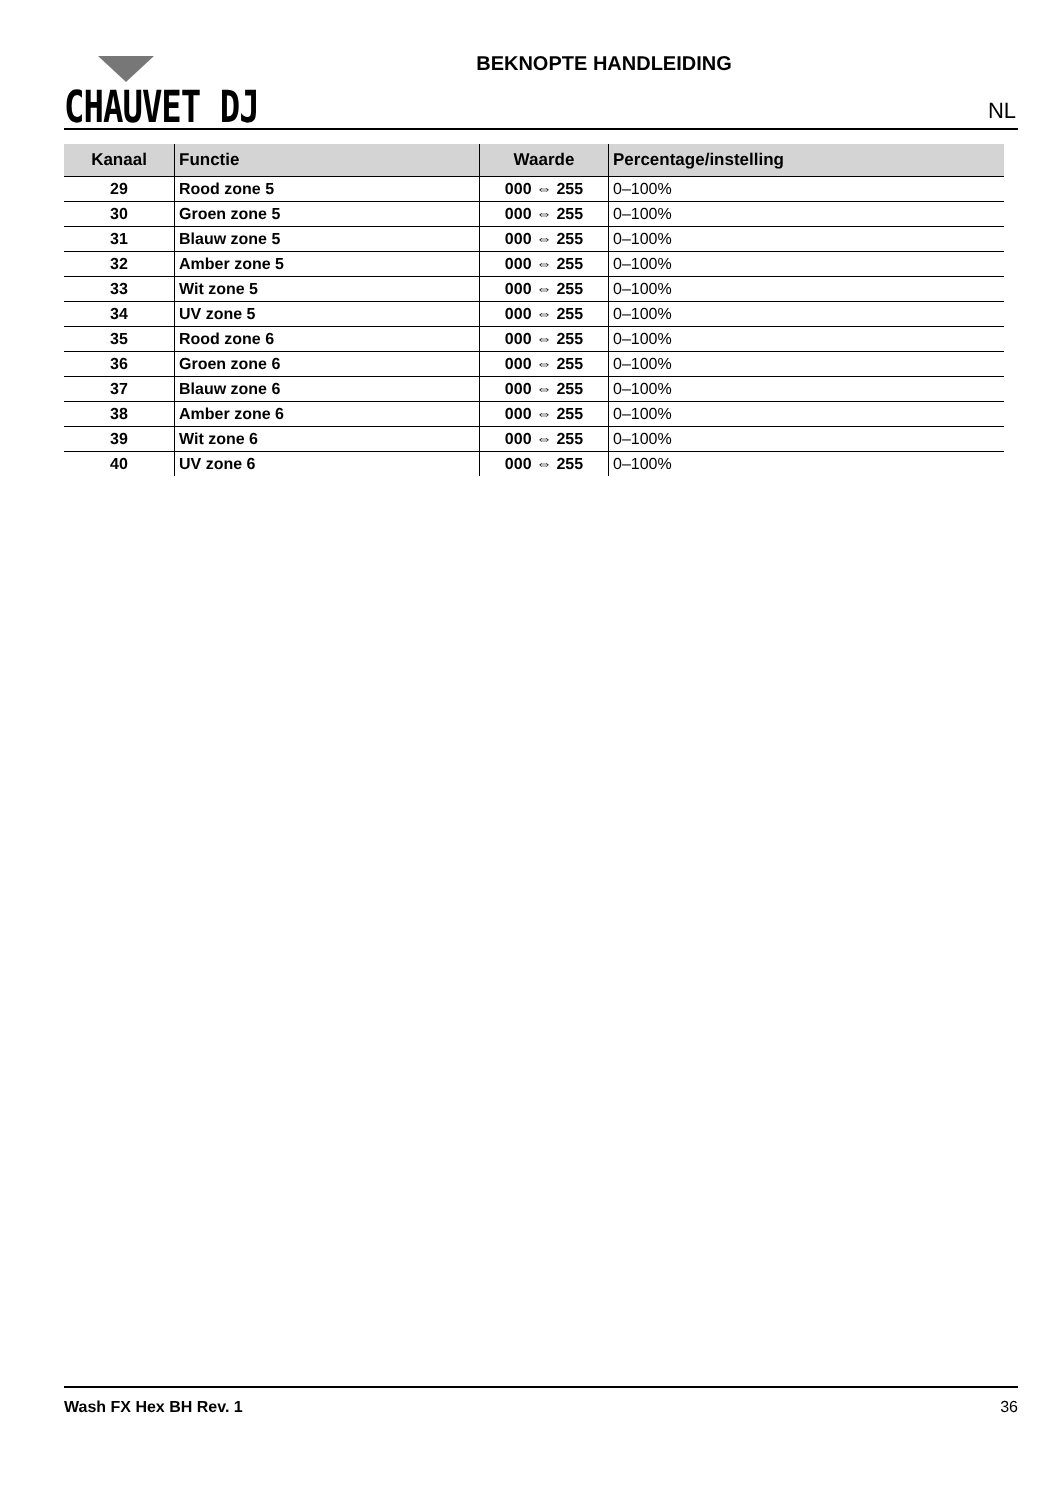CHAUVET DJ
BEKNOPTE HANDLEIDING
NL
| Kanaal | Functie | Waarde | Percentage/instelling |
| --- | --- | --- | --- |
| 29 | Rood zone 5 | 000 ⇔ 255 | 0–100% |
| 30 | Groen zone 5 | 000 ⇔ 255 | 0–100% |
| 31 | Blauw zone 5 | 000 ⇔ 255 | 0–100% |
| 32 | Amber zone 5 | 000 ⇔ 255 | 0–100% |
| 33 | Wit zone 5 | 000 ⇔ 255 | 0–100% |
| 34 | UV zone 5 | 000 ⇔ 255 | 0–100% |
| 35 | Rood zone 6 | 000 ⇔ 255 | 0–100% |
| 36 | Groen zone 6 | 000 ⇔ 255 | 0–100% |
| 37 | Blauw zone 6 | 000 ⇔ 255 | 0–100% |
| 38 | Amber zone 6 | 000 ⇔ 255 | 0–100% |
| 39 | Wit zone 6 | 000 ⇔ 255 | 0–100% |
| 40 | UV zone 6 | 000 ⇔ 255 | 0–100% |
Wash FX Hex BH Rev. 1 36